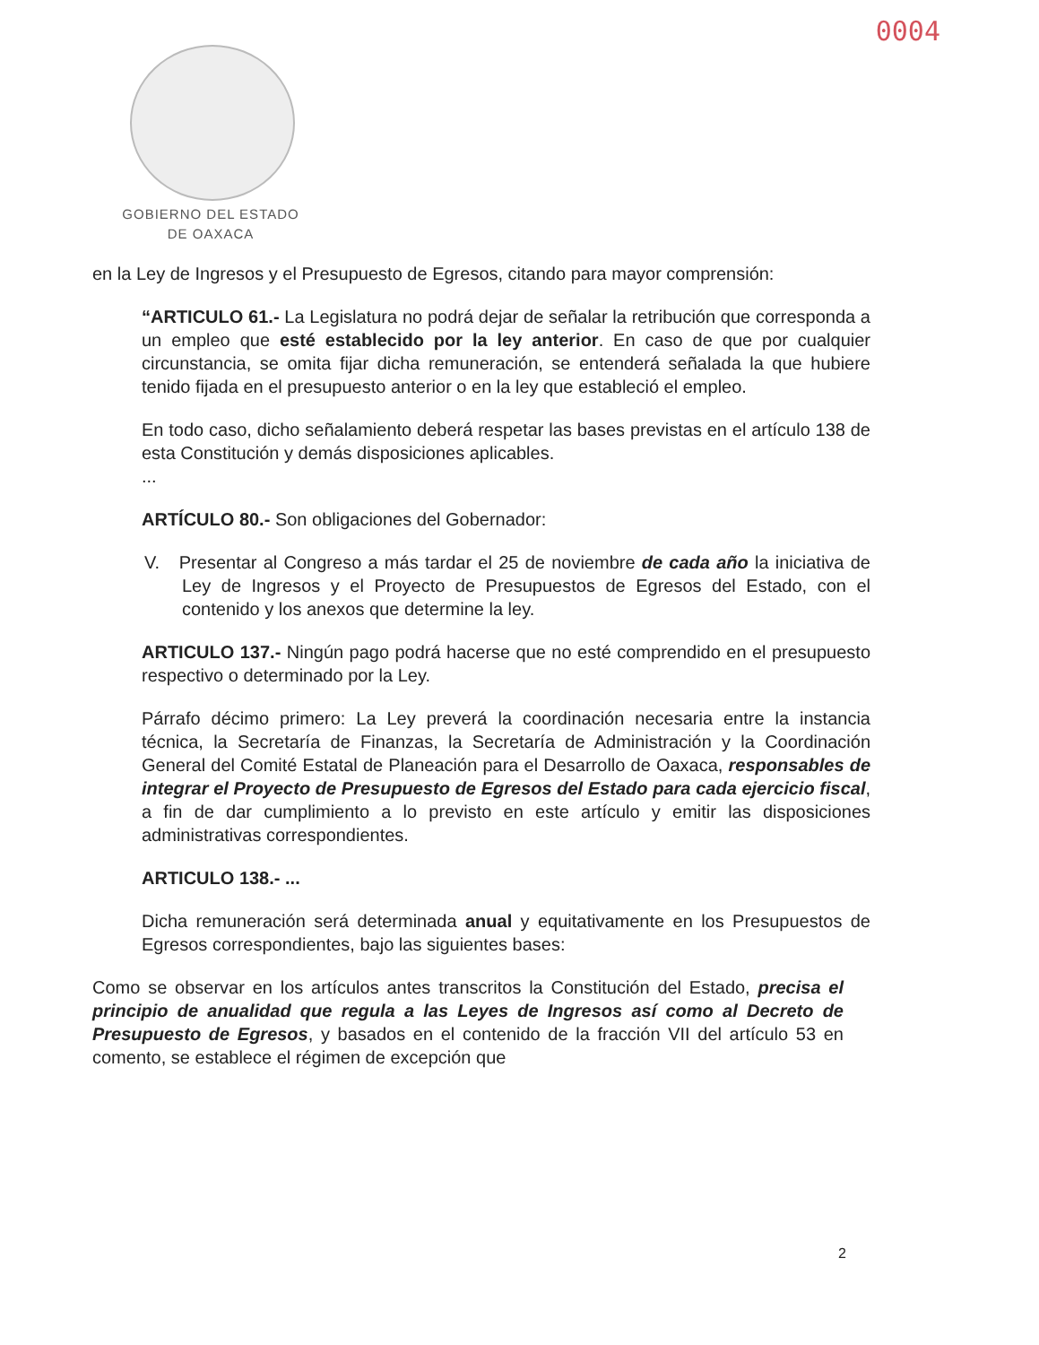0004
GOBIERNO DEL ESTADO
DE OAXACA
en la Ley de Ingresos y el Presupuesto de Egresos, citando para mayor comprensión:
“ARTICULO 61.- La Legislatura no podrá dejar de señalar la retribución que corresponda a un empleo que esté establecido por la ley anterior. En caso de que por cualquier circunstancia, se omita fijar dicha remuneración, se entenderá señalada la que hubiere tenido fijada en el presupuesto anterior o en la ley que estableció el empleo.
En todo caso, dicho señalamiento deberá respetar las bases previstas en el artículo 138 de esta Constitución y demás disposiciones aplicables.
...
ARTÍCULO 80.- Son obligaciones del Gobernador:
V. Presentar al Congreso a más tardar el 25 de noviembre de cada año la iniciativa de Ley de Ingresos y el Proyecto de Presupuestos de Egresos del Estado, con el contenido y los anexos que determine la ley.
ARTICULO 137.- Ningún pago podrá hacerse que no esté comprendido en el presupuesto respectivo o determinado por la Ley.
Párrafo décimo primero: La Ley preverá la coordinación necesaria entre la instancia técnica, la Secretaría de Finanzas, la Secretaría de Administración y la Coordinación General del Comité Estatal de Planeación para el Desarrollo de Oaxaca, responsables de integrar el Proyecto de Presupuesto de Egresos del Estado para cada ejercicio fiscal, a fin de dar cumplimiento a lo previsto en este artículo y emitir las disposiciones administrativas correspondientes.
ARTICULO 138.- ...
Dicha remuneración será determinada anual y equitativamente en los Presupuestos de Egresos correspondientes, bajo las siguientes bases:
Como se observar en los artículos antes transcritos la Constitución del Estado, precisa el principio de anualidad que regula a las Leyes de Ingresos así como al Decreto de Presupuesto de Egresos, y basados en el contenido de la fracción VII del artículo 53 en comento, se establece el régimen de excepción que
2